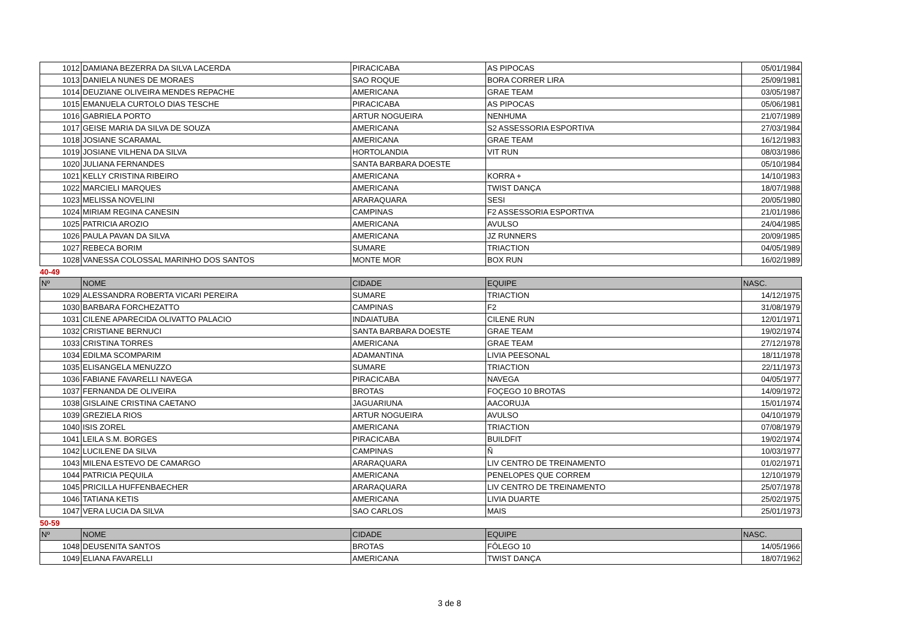| 1012 | DAMIANA BEZERRA DA SILVA LACERDA | PIRACICABA | AS PIPOCAS | 05/01/1984 |
| 1013 | DANIELA NUNES DE MORAES | SAO ROQUE | BORA CORRER LIRA | 25/09/1981 |
| 1014 | DEUZIANE OLIVEIRA MENDES REPACHE | AMERICANA | GRAE TEAM | 03/05/1987 |
| 1015 | EMANUELA CURTOLO DIAS TESCHE | PIRACICABA | AS PIPOCAS | 05/06/1981 |
| 1016 | GABRIELA PORTO | ARTUR NOGUEIRA | NENHUMA | 21/07/1989 |
| 1017 | GEISE MARIA DA SILVA DE SOUZA | AMERICANA | S2 ASSESSORIA ESPORTIVA | 27/03/1984 |
| 1018 | JOSIANE SCARAMAL | AMERICANA | GRAE TEAM | 16/12/1983 |
| 1019 | JOSIANE VILHENA DA SILVA | HORTOLANDIA | VIT RUN | 08/03/1986 |
| 1020 | JULIANA FERNANDES | SANTA BARBARA DOESTE | | 05/10/1984 |
| 1021 | KELLY CRISTINA RIBEIRO | AMERICANA | KORRA + | 14/10/1983 |
| 1022 | MARCIELI MARQUES | AMERICANA | TWIST DANÇA | 18/07/1988 |
| 1023 | MELISSA NOVELINI | ARARAQUARA | SESI | 20/05/1980 |
| 1024 | MIRIAM REGINA CANESIN | CAMPINAS | F2 ASSESSORIA ESPORTIVA | 21/01/1986 |
| 1025 | PATRICIA AROZIO | AMERICANA | AVULSO | 24/04/1985 |
| 1026 | PAULA PAVAN DA SILVA | AMERICANA | JZ RUNNERS | 20/09/1985 |
| 1027 | REBECA BORIM | SUMARE | TRIACTION | 04/05/1989 |
| 1028 | VANESSA COLOSSAL MARINHO DOS SANTOS | MONTE MOR | BOX RUN | 16/02/1989 |
| 40-49 | | | | |
| Nº | NOME | CIDADE | EQUIPE | NASC. |
| 1029 | ALESSANDRA ROBERTA VICARI PEREIRA | SUMARE | TRIACTION | 14/12/1975 |
| 1030 | BARBARA FORCHEZATTO | CAMPINAS | F2 | 31/08/1979 |
| 1031 | CILENE APARECIDA OLIVATTO PALACIO | INDAIATUBA | CILENE RUN | 12/01/1971 |
| 1032 | CRISTIANE BERNUCI | SANTA BARBARA DOESTE | GRAE TEAM | 19/02/1974 |
| 1033 | CRISTINA TORRES | AMERICANA | GRAE TEAM | 27/12/1978 |
| 1034 | EDILMA SCOMPARIM | ADAMANTINA | LIVIA PEESONAL | 18/11/1978 |
| 1035 | ELISANGELA MENUZZO | SUMARE | TRIACTION | 22/11/1973 |
| 1036 | FABIANE FAVARELLI NAVEGA | PIRACICABA | NAVEGA | 04/05/1977 |
| 1037 | FERNANDA DE OLIVEIRA | BROTAS | FOÇEGO 10 BROTAS | 14/09/1972 |
| 1038 | GISLAINE CRISTINA CAETANO | JAGUARIUNA | AACORUJA | 15/01/1974 |
| 1039 | GREZIELA RIOS | ARTUR NOGUEIRA | AVULSO | 04/10/1979 |
| 1040 | ISIS ZOREL | AMERICANA | TRIACTION | 07/08/1979 |
| 1041 | LEILA S.M. BORGES | PIRACICABA | BUILDFIT | 19/02/1974 |
| 1042 | LUCILENE DA SILVA | CAMPINAS | Ñ | 10/03/1977 |
| 1043 | MILENA ESTEVO DE CAMARGO | ARARAQUARA | LIV CENTRO DE TREINAMENTO | 01/02/1971 |
| 1044 | PATRICIA PEQUILA | AMERICANA | PENELOPES QUE CORREM | 12/10/1979 |
| 1045 | PRICILLA HUFFENBAECHER | ARARAQUARA | LIV CENTRO DE TREINAMENTO | 25/07/1978 |
| 1046 | TATIANA KETIS | AMERICANA | LIVIA DUARTE | 25/02/1975 |
| 1047 | VERA LUCIA DA SILVA | SAO CARLOS | MAIS | 25/01/1973 |
| 50-59 | | | | |
| Nº | NOME | CIDADE | EQUIPE | NASC. |
| 1048 | DEUSENITA SANTOS | BROTAS | FÔLEGO 10 | 14/05/1966 |
| 1049 | ELIANA FAVARELLI | AMERICANA | TWIST DANÇA | 18/07/1962 |
3 de 8